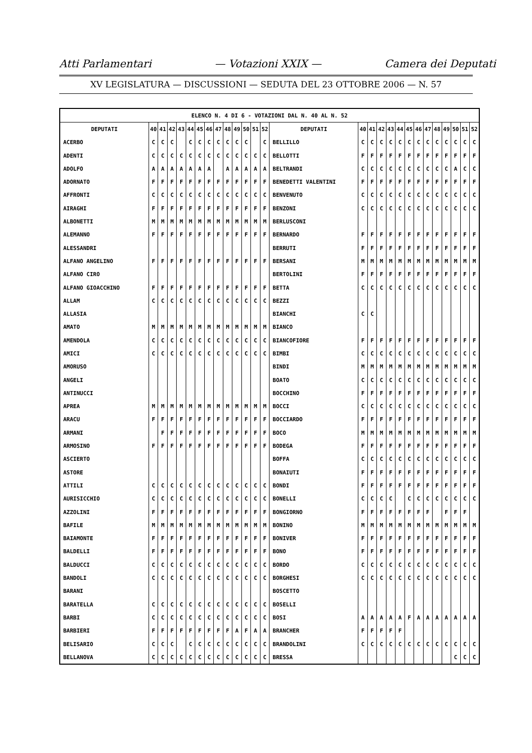Atti Parlamentari — Votazioni XXIX — Camera dei Deputati
XV LEGISLATURA — DISCUSSIONI — SEDUTA DEL 23 OTTOBRE 2006 — N. 57
| ELENCO N. 4 DI 6 - VOTAZIONI DAL N. 40 AL N. 52 | | | | | | | | | | | | | | | | | | | | | | | | | | | |
| --- | --- | --- | --- | --- | --- | --- | --- | --- | --- | --- | --- | --- | --- | --- | --- | --- | --- | --- | --- | --- | --- | --- | --- | --- | --- | --- | --- |
| DEPUTATI | 40 | 41 | 42 | 43 | 44 | 45 | 46 | 47 | 48 | 49 | 50 | 51 | 52 | DEPUTATI | 40 | 41 | 42 | 43 | 44 | 45 | 46 | 47 | 48 | 49 | 50 | 51 | 52 |
| ACERBO | C | C | C | | C | C | C | C | C | C | C | | C | BELLILLO | C | C | C | C | C | C | C | C | C | C | C | C | C |
| ADENTI | C | C | C | C | C | C | C | C | C | C | C | C | C | BELLOTTI | F | F | F | F | F | F | F | F | F | F | F | F | F |
| ADOLFO | A | A | A | A | A | A | A | | A | A | A | A | A | BELTRANDI | C | C | C | C | C | C | C | C | C | C | A | C | C |
| ADORNATO | F | F | F | F | F | F | F | F | F | F | F | F | F | BENEDETTI VALENTINI | F | F | F | F | F | F | F | F | F | F | F | F | F |
| AFFRONTI | C | C | C | C | C | C | C | C | C | C | C | C | C | BENVENUTO | C | C | C | C | C | C | C | C | C | C | C | C | C |
| AIRAGHI | F | F | F | F | F | F | F | F | F | F | F | F | F | BENZONI | C | C | C | C | C | C | C | C | C | C | C | C | C |
| ALBONETTI | M | M | M | M | M | M | M | M | M | M | M | M | M | BERLUSCONI | | | | | | | | | | | | | |
| ALEMANNO | F | F | F | F | F | F | F | F | F | F | F | F | F | BERNARDO | F | F | F | F | F | F | F | F | F | F | F | F | F |
| ALESSANDRI | | | | | | | | | | | | | | BERRUTI | F | F | F | F | F | F | F | F | F | F | F | F | F |
| ALFANO ANGELINO | F | F | F | F | F | F | F | F | F | F | F | F | F | BERSANI | M | M | M | M | M | M | M | M | M | M | M | M | M |
| ALFANO CIRO | | | | | | | | | | | | | | BERTOLINI | F | F | F | F | F | F | F | F | F | F | F | F | F |
| ALFANO GIOACCHINO | F | F | F | F | F | F | F | F | F | F | F | F | F | BETTA | C | C | C | C | C | C | C | C | C | C | C | C | C |
| ALLAM | C | C | C | C | C | C | C | C | C | C | C | C | C | BEZZI | | | | | | | | | | | | | |
| ALLASIA | | | | | | | | | | | | | | BIANCHI | C | C | | | | | | | | | | | |
| AMATO | M | M | M | M | M | M | M | M | M | M | M | M | M | BIANCO | | | | | | | | | | | | | |
| AMENDOLA | C | C | C | C | C | C | C | C | C | C | C | C | C | BIANCOFIORE | F | F | F | F | F | F | F | F | F | F | F | F | F |
| AMICI | C | C | C | C | C | C | C | C | C | C | C | C | C | BIMBI | C | C | C | C | C | C | C | C | C | C | C | C | C |
| AMORUSO | | | | | | | | | | | | | | BINDI | M | M | M | M | M | M | M | M | M | M | M | M | M |
| ANGELI | | | | | | | | | | | | | | BOATO | C | C | C | C | C | C | C | C | C | C | C | C | C |
| ANTINUCCI | | | | | | | | | | | | | | BOCCHINO | F | F | F | F | F | F | F | F | F | F | F | F | F |
| APREA | M | M | M | M | M | M | M | M | M | M | M | M | M | BOCCI | C | C | C | C | C | C | C | C | C | C | C | C | C |
| ARACU | F | F | F | F | F | F | F | F | F | F | F | F | F | BOCCIARDO | F | F | F | F | F | F | F | F | F | F | F | F | F |
| ARMANI | | F | F | F | F | F | F | F | F | F | F | F | F | BOCO | M | M | M | M | M | M | M | M | M | M | M | M | M |
| ARMOSINO | F | F | F | F | F | F | F | F | F | F | F | F | F | BODEGA | F | F | F | F | F | F | F | F | F | F | F | F | F |
| ASCIERTO | | | | | | | | | | | | | | BOFFA | C | C | C | C | C | C | C | C | C | C | C | C | C |
| ASTORE | | | | | | | | | | | | | | BONAIUTI | F | F | F | F | F | F | F | F | F | F | F | F | F |
| ATTILI | C | C | C | C | C | C | C | C | C | C | C | C | C | BONDI | F | F | F | F | F | F | F | F | F | F | F | F | F |
| AURISICCHIO | C | C | C | C | C | C | C | C | C | C | C | C | C | BONELLI | C | C | C | C | | C | C | C | C | C | C | C | C |
| AZZOLINI | F | F | F | F | F | F | F | F | F | F | F | F | F | BONGIORNO | F | F | F | F | F | F | F | F | | F | F | F | |
| BAFILE | M | M | M | M | M | M | M | M | M | M | M | M | M | BONINO | M | M | M | M | M | M | M | M | M | M | M | M | M |
| BAIAMONTE | F | F | F | F | F | F | F | F | F | F | F | F | F | BONIVER | F | F | F | F | F | F | F | F | F | F | F | F | F |
| BALDELLI | F | F | F | F | F | F | F | F | F | F | F | F | F | BONO | F | F | F | F | F | F | F | F | F | F | F | F | F |
| BALDUCCI | C | C | C | C | C | C | C | C | C | C | C | C | C | BORDO | C | C | C | C | C | C | C | C | C | C | C | C | C |
| BANDOLI | C | C | C | C | C | C | C | C | C | C | C | C | C | BORGHESI | C | C | C | C | C | C | C | C | C | C | C | C | C |
| BARANI | | | | | | | | | | | | | | BOSCETTO | | | | | | | | | | | | | |
| BARATELLA | C | C | C | C | C | C | C | C | C | C | C | C | C | BOSELLI | | | | | | | | | | | | | |
| BARBI | C | C | C | C | C | C | C | C | C | C | C | C | C | BOSI | A | A | A | A | A | F | A | A | A | A | A | A | A |
| BARBIERI | F | F | F | F | F | F | F | F | F | A | F | A | A | BRANCHER | F | F | F | F | F | | | | | | | | |
| BELISARIO | C | C | C | | C | C | C | C | C | C | C | C | C | BRANDOLINI | C | C | C | C | C | C | C | C | C | C | C | C | C |
| BELLANOVA | C | C | C | C | C | C | C | C | C | C | C | C | C | BRESSA | | | | | | | | | | | C | C | C |